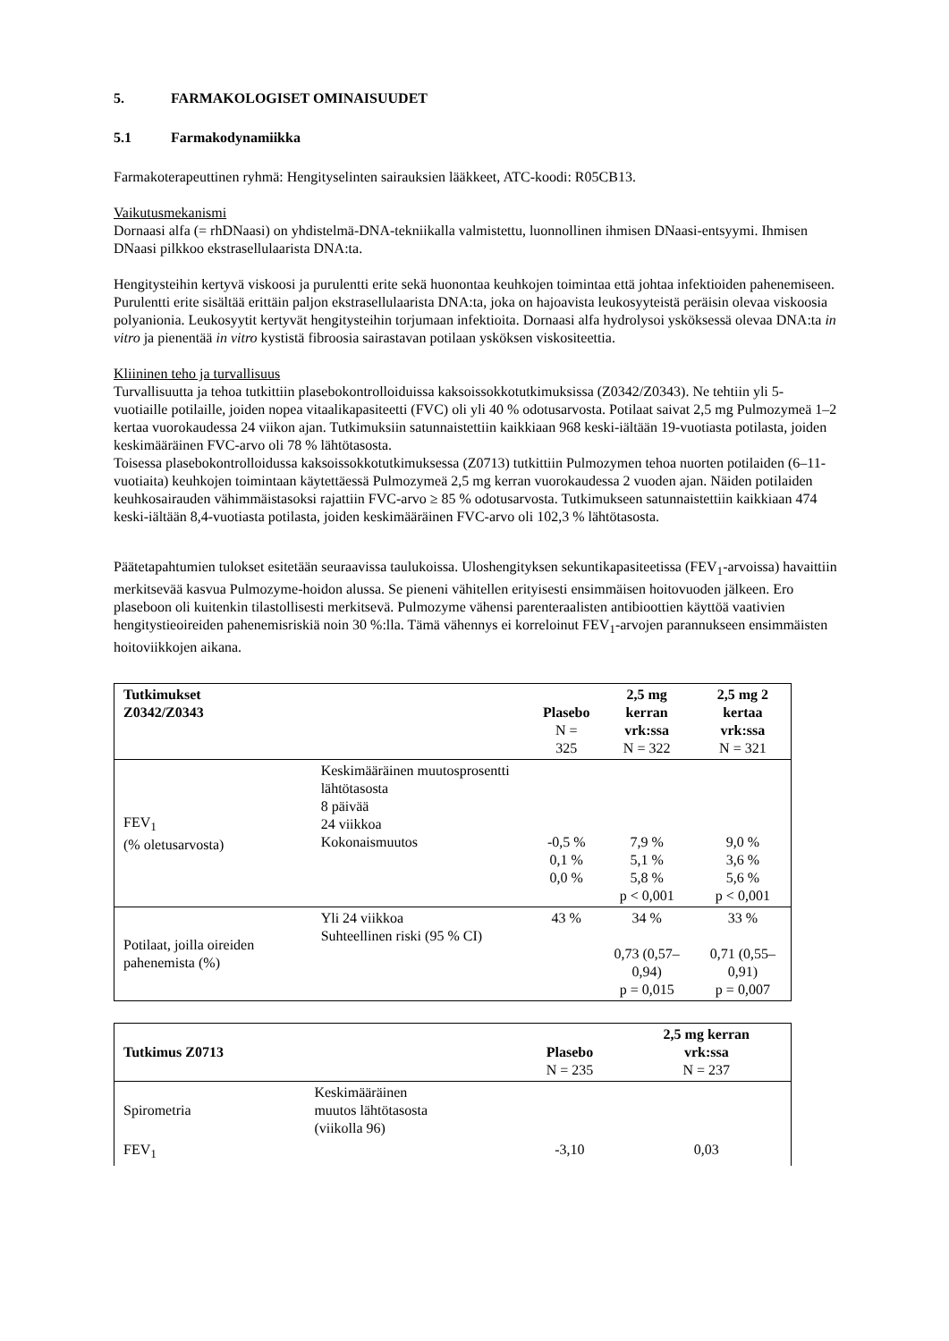5. FARMAKOLOGISET OMINAISUUDET
5.1 Farmakodynamiikka
Farmakoterapeuttinen ryhmä: Hengityselinten sairauksien lääkkeet, ATC-koodi: R05CB13.
Vaikutusmekanismi
Dornaasi alfa (= rhDNaasi) on yhdistelmä-DNA-tekniikalla valmistettu, luonnollinen ihmisen DNaasi-entsyymi. Ihmisen DNaasi pilkkoo ekstrasellulaarista DNA:ta.
Hengitysteihin kertyvä viskoosi ja purulentti erite sekä huonontaa keuhkojen toimintaa että johtaa infektioiden pahenemiseen. Purulentti erite sisältää erittäin paljon ekstrasellulaarista DNA:ta, joka on hajoavista leukosyyteistä peräisin olevaa viskoosia polyanionia. Leukosyytit kertyvät hengitysteihin torjumaan infektioita. Dornaasi alfa hydrolysoi ysköksessä olevaa DNA:ta in vitro ja pienentää in vitro kystistä fibroosia sairastavan potilaan ysköksen viskositeettia.
Kliininen teho ja turvallisuus
Turvallisuutta ja tehoa tutkittiin plasebokontrolloiduissa kaksoissokkotutkimuksissa (Z0342/Z0343). Ne tehtiin yli 5-vuotiaille potilaille, joiden nopea vitaalikapasiteetti (FVC) oli yli 40 % odotusarvosta. Potilaat saivat 2,5 mg Pulmozymeä 1–2 kertaa vuorokaudessa 24 viikon ajan. Tutkimuksiin satunnaistettiin kaikkiaan 968 keski-iältään 19-vuotiasta potilasta, joiden keskimääräinen FVC-arvo oli 78 % lähtötasosta.
Toisessa plasebokontrolloidussa kaksoissokkotutkimuksessa (Z0713) tutkittiin Pulmozymen tehoa nuorten potilaiden (6–11-vuotiaita) keuhkojen toimintaan käytettäessä Pulmozymeä 2,5 mg kerran vuorokaudessa 2 vuoden ajan. Näiden potilaiden keuhkosairauden vähimmäistasoksi rajattiin FVC-arvo ≥ 85 % odotusarvosta. Tutkimukseen satunnaistettiin kaikkiaan 474 keski-iältään 8,4-vuotiasta potilasta, joiden keskimääräinen FVC-arvo oli 102,3 % lähtötasosta.
Päätetapahtumien tulokset esitetään seuraavissa taulukoissa. Uloshengityksen sekuntikapasiteetissa (FEV<sub>1</sub>-arvoissa) havaittiin merkitsevää kasvua Pulmozyme-hoidon alussa. Se pieneni vähitellen erityisesti ensimmäisen hoitovuoden jälkeen. Ero plaseboon oli kuitenkin tilastollisesti merkitsevä. Pulmozyme vähensi parenteraalisten antibioottien käyttöä vaativien hengitystieoireiden pahenemisriskiä noin 30 %:lla. Tämä vähennys ei korreloinut FEV<sub>1</sub>-arvojen parannukseen ensimmäisten hoitoviikkojen aikana.
| Tutkimukset Z0342/Z0343 | | Plasebo N = 325 | 2,5 mg kerran vrk:ssa N = 322 | 2,5 mg 2 kertaa vrk:ssa N = 321 |
| --- | --- | --- | --- | --- |
| FEV<sub>1</sub> (% oletusarvosta) | Keskimääräinen muutosprosentti lähtötasosta 8 päivää 24 viikkoa Kokonaismuutos | -0,5 % 0,1 % 0,0 % | 7,9 % 5,1 % 5,8 % p < 0,001 | 9,0 % 3,6 % 5,6 % p < 0,001 |
| Potilaat, joilla oireiden pahenemista (%) | Yli 24 viikkoa Suhteellinen riski (95 % CI) | 43 % | 34 % 0,73 (0,57–0,94) p = 0,015 | 33 % 0,71 (0,55–0,91) p = 0,007 |
| Tutkimus Z0713 | | Plasebo N = 235 | 2,5 mg kerran vrk:ssa N = 237 |
| --- | --- | --- | --- |
| Spirometria | Keskimääräinen muutos lähtötasosta (viikolla 96) | | |
| FEV<sub>1</sub> | | -3,10 | 0,03 |